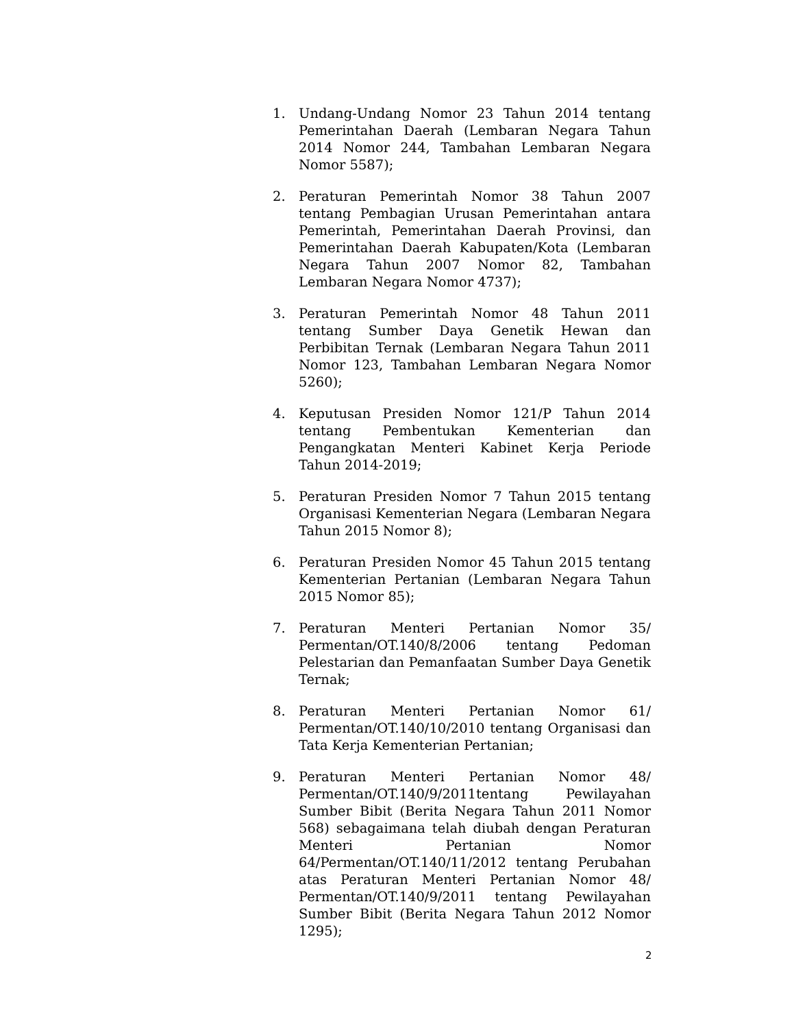1. Undang-Undang Nomor 23 Tahun 2014 tentang Pemerintahan Daerah (Lembaran Negara Tahun 2014 Nomor 244, Tambahan Lembaran Negara Nomor 5587);
2. Peraturan Pemerintah Nomor 38 Tahun 2007 tentang Pembagian Urusan Pemerintahan antara Pemerintah, Pemerintahan Daerah Provinsi, dan Pemerintahan Daerah Kabupaten/Kota (Lembaran Negara Tahun 2007 Nomor 82, Tambahan Lembaran Negara Nomor 4737);
3. Peraturan Pemerintah Nomor 48 Tahun 2011 tentang Sumber Daya Genetik Hewan dan Perbibitan Ternak (Lembaran Negara Tahun 2011 Nomor 123, Tambahan Lembaran Negara Nomor 5260);
4. Keputusan Presiden Nomor 121/P Tahun 2014 tentang Pembentukan Kementerian dan Pengangkatan Menteri Kabinet Kerja Periode Tahun 2014-2019;
5. Peraturan Presiden Nomor 7 Tahun 2015 tentang Organisasi Kementerian Negara (Lembaran Negara Tahun 2015 Nomor 8);
6. Peraturan Presiden Nomor 45 Tahun 2015 tentang Kementerian Pertanian (Lembaran Negara Tahun 2015 Nomor 85);
7. Peraturan Menteri Pertanian Nomor 35/ Permentan/OT.140/8/2006 tentang Pedoman Pelestarian dan Pemanfaatan Sumber Daya Genetik Ternak;
8. Peraturan Menteri Pertanian Nomor 61/ Permentan/OT.140/10/2010 tentang Organisasi dan Tata Kerja Kementerian Pertanian;
9. Peraturan Menteri Pertanian Nomor 48/ Permentan/OT.140/9/2011tentang Pewilayahan Sumber Bibit (Berita Negara Tahun 2011 Nomor 568) sebagaimana telah diubah dengan Peraturan Menteri Pertanian Nomor 64/Permentan/OT.140/11/2012 tentang Perubahan atas Peraturan Menteri Pertanian Nomor 48/ Permentan/OT.140/9/2011 tentang Pewilayahan Sumber Bibit (Berita Negara Tahun 2012 Nomor 1295);
2